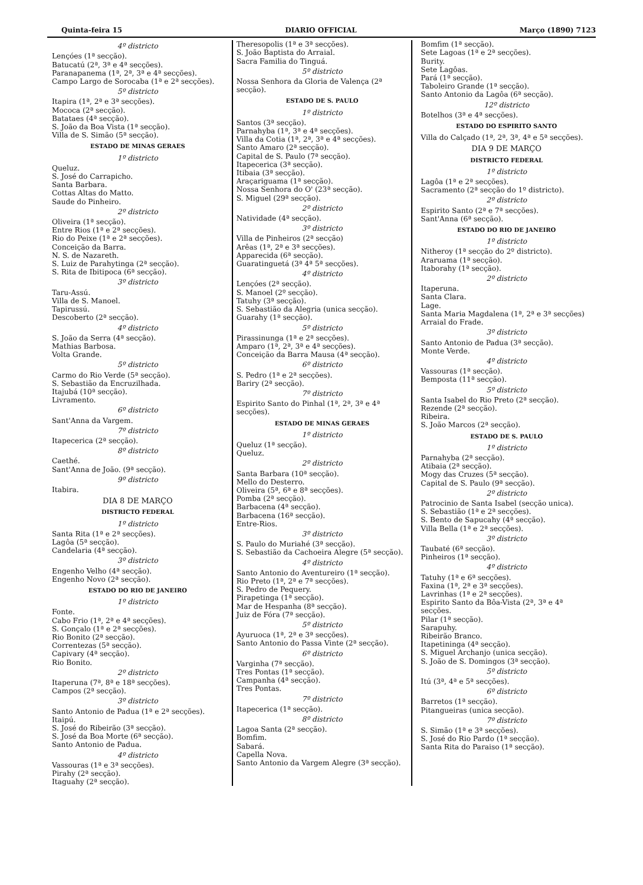Quinta-feira 15 DIARIO OFFICIAL Março (1890) 7123
4º districto
Lençóes (1ª secção).
Batucatú (2ª, 3ª e 4ª secções).
Paranapanema (1ª, 2ª, 3ª e 4ª secções).
Campo Largo de Sorocaba (1ª e 2ª secções).
5º districto
Itapira (1ª, 2ª e 3ª secções).
Mococa (2ª secção).
Batataes (4ª secção).
S. João da Boa Vista (1ª secção).
Villa de S. Simão (5ª secção).
ESTADO DE MINAS GERAES
1º districto
Queluz.
S. José do Carrapicho.
Santa Barbara.
Cottas Altas do Matto.
Saude do Pinheiro.
2º districto
Oliveira (1ª secção).
Entre Rios (1ª e 2ª secções).
Rio do Peixe (1ª e 2ª secções).
Conceição da Barra.
N. S. de Nazareth.
S. Luiz de Parahytinga (2ª secção).
S. Rita de Ibitipoca (6ª secção).
3º districto
Taru-Assú.
Villa de S. Manoel.
Tapirussú.
Descoberto (2ª secção).
4º districto
S. João da Serra (4ª secção).
Mathias Barbosa.
Volta Grande.
5º districto
Carmo do Rio Verde (5ª secção).
S. Sebastião da Encruzilhada.
Itajubá (10ª secção).
Livramento.
6º districto
Sant'Anna da Vargem.
7º districto
Itapecerica (2ª secção).
8º districto
Caethé.
Sant'Anna de João. (9ª secção).
9º districto
Itabira.
DIA 8 DE MARÇO
DISTRICTO FEDERAL
1º districto
Santa Rita (1ª e 2ª secções).
Lagôa (5ª secção).
Candelaria (4ª secção).
3º districto
Engenho Velho (4ª secção).
Engenho Novo (2ª secção).
ESTADO DO RIO DE JANEIRO
1º districto
Fonte.
Cabo Frio (1ª, 2ª e 4ª secções).
S. Gonçalo (1ª e 2ª secções).
Rio Bonito (2ª secção).
Correntezas (5ª secção).
Capivary (4ª secção).
Rio Bonito.
2º districto
Itaperuna (7ª, 8ª e 18ª secções).
Campos (2ª secção).
3º districto
Santo Antonio de Padua (1ª e 2ª secções).
Itaipú.
S. José do Ribeirão (3ª secção).
S. José da Boa Morte (6ª secção).
Santo Antonio de Padua.
4º districto
Vassouras (1ª e 3ª secções).
Pirahy (2ª secção).
Itaguahy (2ª secção).
Theresopolis (1ª e 3ª secções).
S. João Baptista do Arraial.
Sacra Familia do Tinguá.
5º districto
Nossa Senhora da Gloria de Valença (2ª secção).
ESTADO DE S. PAULO
1º districto
Santos (3ª secção).
Parnahyba (1ª, 3ª e 4ª secções).
Villa da Cotia (1ª, 2ª, 3ª e 4ª secções).
Santo Amaro (2ª secção).
Capital de S. Paulo (7ª secção).
Itapecerica (3ª secção).
Itibaia (3ª secção).
Araçariguama (1ª secção).
Nossa Senhora do O' (23ª secção).
S. Miguel (29ª secção).
2º districto
Natividade (4ª secção).
3º districto
Villa de Pinheiros (2ª secção)
Arêas (1ª, 2ª e 3ª secções).
Apparecida (6ª secção).
Guaratinguetá (3ª 4ª 5ª secções).
4º districto
Lençóes (2ª secção).
S. Manoel (2º secção).
Tatuhy (3ª secção).
S. Sebastião da Alegria (unica secção).
Guarahy (1ª secção).
5º districto
Pirassinunga (1ª e 2ª secções).
Amparo (1ª, 2ª, 3ª e 4ª secções).
Conceição da Barra Mausa (4ª secção).
6º districto
S. Pedro (1ª e 2ª secções).
Bariry (2ª secção).
7º districto
Espirito Santo do Pinhal (1ª, 2ª, 3ª e 4ª secções).
ESTADO DE MINAS GERAES
1º districto
Queluz (1ª secção).
Queluz.
2º districto
Santa Barbara (10ª secção).
Mello do Desterro.
Oliveira (5ª, 6ª e 8ª secções).
Pomba (2ª secção).
Barbacena (4ª secção).
Barbacena (16ª secção).
Entre-Rios.
3º districto
S. Paulo do Muriahé (3ª secção).
S. Sebastião da Cachoeira Alegre (5ª secção).
4º districto
Santo Antonio do Aventureiro (1ª secção).
Rio Preto (1ª, 2ª e 7ª secções).
S. Pedro de Pequery.
Pirapetinga (1ª secção).
Mar de Hespanha (8ª secção).
Juiz de Fóra (7ª secção).
5º districto
Ayuruoca (1ª, 2ª e 3ª secções).
Santo Antonio do Passa Vinte (2ª secção).
6º districto
Varginha (7ª secção).
Tres Pontas (1ª secção).
Campanha (4ª secção).
Tres Pontas.
7º districto
Itapecerica (1ª secção).
8º districto
Lagoa Santa (2ª secção).
Bomfim.
Sabará.
Capella Nova.
Santo Antonio da Vargem Alegre (3ª secção).
Bomfim (1ª secção).
Sete Lagoas (1ª e 2ª secções).
Burity.
Sete Lagôas.
Pará (1ª secção).
Taboleiro Grande (1ª secção).
Santo Antonio da Lagôa (6ª secção).
12º districto
Botelhos (3ª e 4ª secções).
ESTADO DO ESPIRITO SANTO
Villa do Calçado (1ª, 2ª, 3ª, 4ª e 5ª secções).
DIA 9 DE MARÇO
DISTRICTO FEDERAL
1º districto
Lagôa (1ª e 2ª secções).
Sacramento (2ª secção do 1º districto).
2º districto
Espirito Santo (2ª e 7ª secções).
Sant'Anna (6ª secção).
ESTADO DO RIO DE JANEIRO
1º districto
Nitheroy (1ª secção do 2º districto).
Araruama (1ª secção).
Itaborahy (1ª secção).
2º districto
Itaperuna.
Santa Clara.
Lage.
Santa Maria Magdalena (1ª, 2ª e 3ª secções)
Arraial do Frade.
3º districto
Santo Antonio de Padua (3ª secção).
Monte Verde.
4º districto
Vassouras (1ª secção).
Bemposta (11ª secção).
5º districto
Santa Isabel do Rio Preto (2ª secção).
Rezende (2ª secção).
Ribeira.
S. João Marcos (2ª secção).
ESTADO DE S. PAULO
1º districto
Parnahyba (2ª secção).
Atibaia (2ª secção).
Mogy das Cruzes (5ª secção).
Capital de S. Paulo (9ª secção).
2º districto
Patrocinio de Santa Isabel (secção unica).
S. Sebastião (1ª e 2ª secções).
S. Bento de Sapucahy (4ª secção).
Villa Bella (1ª e 2ª secções).
3º districto
Taubaté (6ª secção).
Pinheiros (1ª secção).
4º districto
Tatuhy (1ª e 6ª secções).
Faxina (1ª, 2ª e 3ª secções).
Lavrinhas (1ª e 2ª secções).
Espirito Santo da Bôa-Vista (2ª, 3ª e 4ª secções.
Pilar (1ª secção).
Sarapuhy.
Ribeirão Branco.
Itapetininga (4ª secção).
S. Miguel Archanjo (unica secção).
S. João de S. Domingos (3ª secção).
5º districto
Itú (3ª, 4ª e 5ª secções).
6º districto
Barretos (1ª secção).
Pitangueiras (unica secção).
7º districto
S. Simão (1ª e 3ª secções).
S. José do Rio Pardo (1ª secção).
Santa Rita do Paraiso (1ª secção).